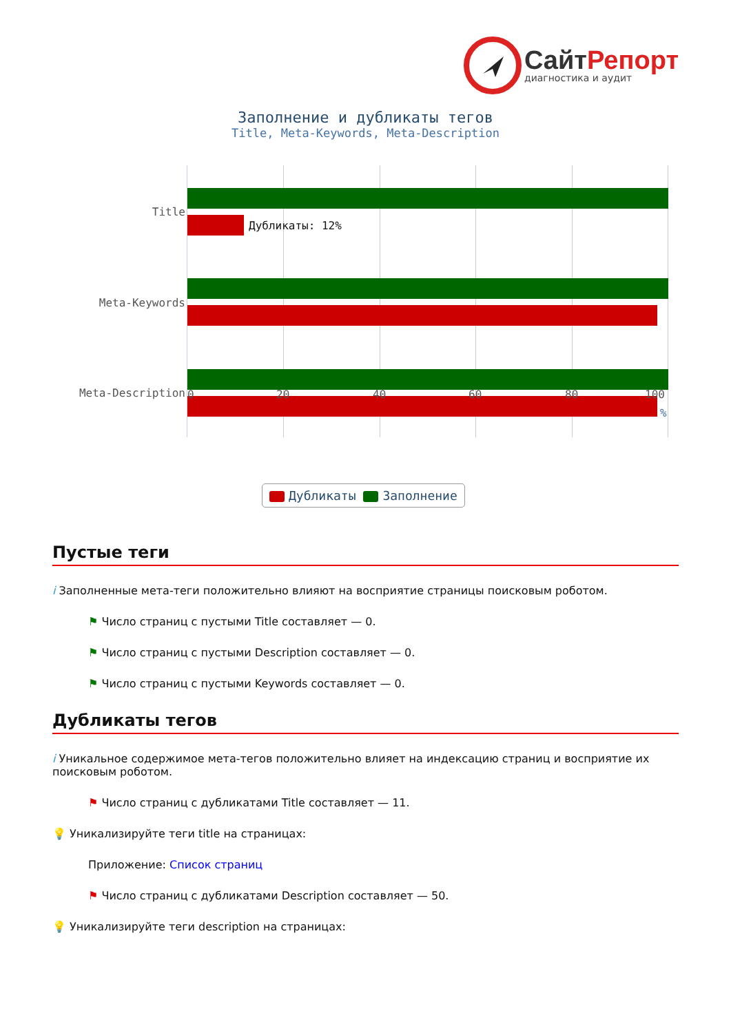Сайт Репорт
диагностика и аудит
Заполнение и дубликаты тегов
Title, Meta-Keywords, Meta-Description
Дубликаты: 12%
Title
Meta-Keywords
Meta-Description 0 20 40 60 80 100
%
Дубликаты Заполнение
Пустые теги
i Заполненные мета-теги положительно влияют на восприятие страницы поисковым роботом.
⚑ Число страниц с пустыми Title составляет — 0.
⚑ Число страниц с пустыми Description составляет — 0.
⚑ Число страниц с пустыми Keywords составляет — 0.
Дубликаты тегов
i Уникальное содержимое мета-тегов положительно влияет на индексацию страниц и восприятие их поисковым роботом.
⚑ Число страниц с дубликатами Title составляет — 11.
💡 Уникализируйте теги title на страницах:
Приложение: Список страниц
⚑ Число страниц с дубликатами Description составляет — 50.
💡 Уникализируйте теги description на страницах: